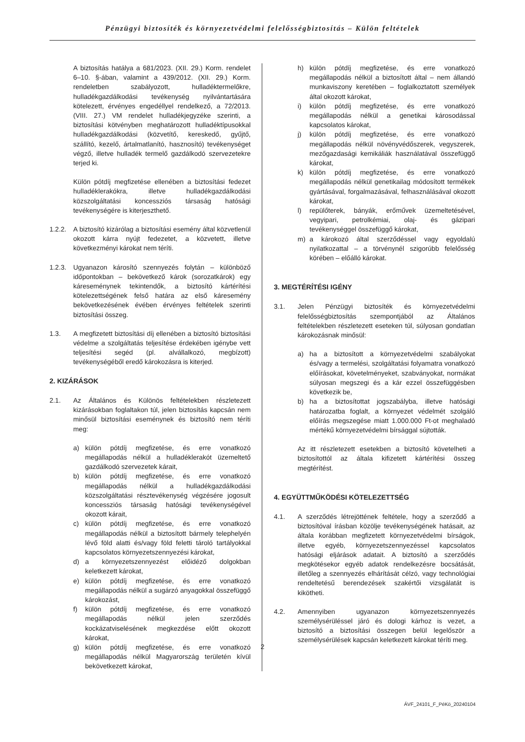Pénzügyi biztosíték és környezetvédelmi felelősségbiztosítás – Külön feltételek
A biztosítás hatálya a 681/2023. (XII. 29.) Korm. rendelet 6–10. §-ában, valamint a 439/2012. (XII. 29.) Korm. rendeletben szabályozott, hulladéktermelőkre, hulladékgazdálkodási tevékenység nyilvántartására kötelezett, érvényes engedéllyel rendelkező, a 72/2013. (VIII. 27.) VM rendelet hulladékjegyzéke szerinti, a biztosítási kötvényben meghatározott hulladéktípusokkal hulladékgazdálkodási (közvetítő, kereskedő, gyűjtő, szállító, kezelő, ártalmatlanító, hasznosító) tevékenységet végző, illetve hulladék termelő gazdálkodó szervezetekre terjed ki.
Külön pótdíj megfizetése ellenében a biztosítási fedezet hulladéklerakókra, illetve hulladékgazdálkodási közszolgáltatási koncessziós társaság hatósági tevékenységére is kiterjeszthető.
1.2.2.
A biztosító kizárólag a biztosítási esemény által közvetlenül okozott kárra nyújt fedezetet, a közvetett, illetve következményi károkat nem téríti.
1.2.3.
Ugyanazon károsító szennyezés folytán – különböző időpontokban – bekövetkező károk (sorozatkárok) egy káreseménynek tekintendők, a biztosító kártérítési kötelezettségének felső határa az első káresemény bekövetkezésének évében érvényes feltételek szerinti biztosítási összeg.
1.3. A megfizetett biztosítási díj ellenében a biztosító biztosítási védelme a szolgáltatás teljesítése érdekében igénybe vett teljesítési segéd (pl. alvállalkozó, megbízott) tevékenységéből eredő károkozásra is kiterjed.
2. KIZÁRÁSOK
2.1. Az Általános és Különös feltételekben részletezett kizárásokban foglaltakon túl, jelen biztosítás kapcsán nem minősül biztosítási eseménynek és biztosító nem téríti meg:
a) külön pótdíj megfizetése, és erre vonatkozó megállapodás nélkül a hulladéklerakót üzemeltető gazdálkodó szervezetek kárait,
b) külön pótdíj megfizetése, és erre vonatkozó megállapodás nélkül a hulladékgazdálkodási közszolgáltatási résztevékenység végzésére jogosult koncessziós társaság hatósági tevékenységével okozott kárait,
c) külön pótdíj megfizetése, és erre vonatkozó megállapodás nélkül a biztosított bármely telephelyén lévő föld alatti és/vagy föld feletti tároló tartályokkal kapcsolatos környezetszennyezési károkat,
d) a környezetszennyezést előidéző dolgokban keletkezett károkat,
e) külön pótdíj megfizetése, és erre vonatkozó megállapodás nélkül a sugárzó anyagokkal összefüggő károkozást,
f) külön pótdíj megfizetése, és erre vonatkozó megállapodás nélkül jelen szerződés kockázatviselésének megkezdése előtt okozott károkat,
g) külön pótdíj megfizetése, és erre vonatkozó megállapodás nélkül Magyarország területén kívül bekövetkezett károkat,
h) külön pótdíj megfizetése, és erre vonatkozó megállapodás nélkül a biztosított által – nem állandó munkaviszony keretében – foglalkoztatott személyek által okozott károkat,
i) külön pótdíj megfizetése, és erre vonatkozó megállapodás nélkül a genetikai károsodással kapcsolatos károkat,
j) külön pótdíj megfizetése, és erre vonatkozó megállapodás nélkül növényvédőszerek, vegyszerek, mezőgazdasági kemikáliák használatával összefüggő károkat,
k) külön pótdíj megfizetése, és erre vonatkozó megállapodás nélkül genetikailag módosított termékek gyártásával, forgalmazásával, felhasználásával okozott károkat,
l) repülőterek, bányák, erőművek üzemeltetésével, vegyipari, petrolkémiai, olaj- és gázipari tevékenységgel összefüggő károkat,
m) a károkozó által szerződéssel vagy egyoldalú nyilatkozattal – a törvénynél szigorúbb felelősség körében – előálló károkat.
3. MEGTÉRÍTÉSI IGÉNY
3.1. Jelen Pénzügyi biztosíték és környezetvédelmi felelősségbiztosítás szempontjából az Általános feltételekben részletezett eseteken túl, súlyosan gondatlan károkozásnak minősül:
a) ha a biztosított a környezetvédelmi szabályokat és/vagy a termelési, szolgáltatási folyamatra vonatkozó előírásokat, követelményeket, szabványokat, normákat súlyosan megszegi és a kár ezzel összefüggésben következik be,
b) ha a biztosítottat jogszabályba, illetve hatósági határozatba foglalt, a környezet védelmét szolgáló előírás megszegése miatt 1.000.000 Ft-ot meghaladó mértékű környezetvédelmi bírsággal sújtották.
Az itt részletezett esetekben a biztosító követelheti a biztosítottól az általa kifizetett kártérítési összeg megtérítést.
4. EGYÜTTMŰKÖDÉSI KÖTELEZETTSÉG
4.1. A szerződés létrejöttének feltétele, hogy a szerződő a biztosítóval írásban közölje tevékenységének hatásait, az általa korábban megfizetett környezetvédelmi bírságok, illetve egyéb, környezetszennyezéssel kapcsolatos hatósági eljárások adatait. A biztosító a szerződés megkötésekor egyéb adatok rendelkezésre bocsátását, illetőleg a szennyezés elhárítását célzó, vagy technológiai rendeltetésű berendezések szakértői vizsgálatát is kikötheti.
4.2. Amennyiben ugyanazon környezetszennyezés személysérüléssel járó és dologi kárhoz is vezet, a biztosító a biztosítási összegen belül legelőször a személysérülések kapcsán keletkezett károkat téríti meg.
2
ÁVF_24101_F_PéKö_20240104